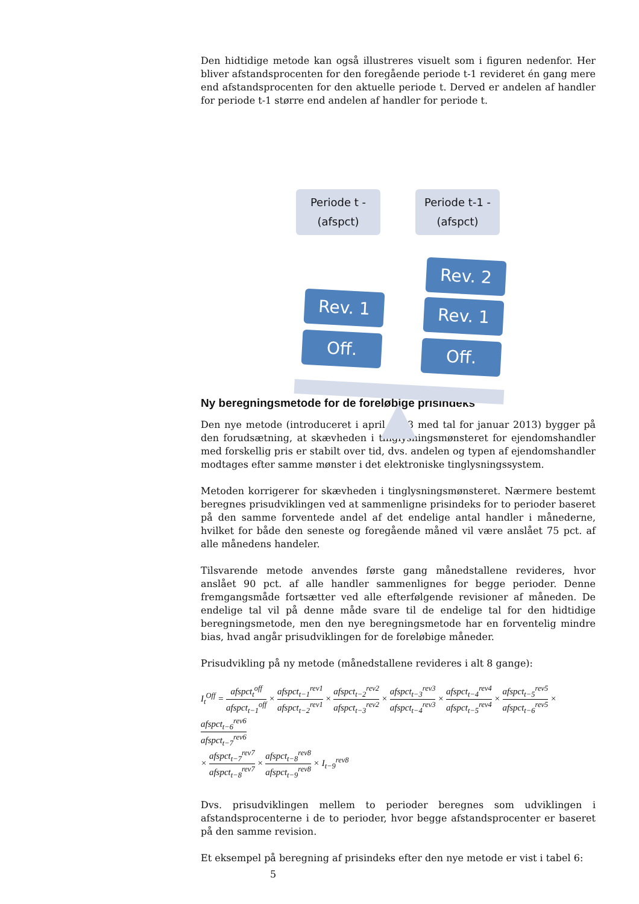Den hidtidige metode kan også illustreres visuelt som i figuren nedenfor. Her bliver afstandsprocenten for den foregående periode t-1 revideret én gang mere end afstandsprocenten for den aktuelle periode t. Derved er andelen af handler for periode t-1 større end andelen af handler for periode t.
Periode t -
(afspct)
Periode t-1 -
(afspct)
Rev. 1
Off.
Rev. 2
Rev. 1
Off.
Ny beregningsmetode for de foreløbige prisindeks
Den nye metode (introduceret i april 2013 med tal for januar 2013) bygger på den forudsætning, at skævheden i tinglysningsmønsteret for ejendomshandler med forskellig pris er stabilt over tid, dvs. andelen og typen af ejendomshandler modtages efter samme mønster i det elektroniske tinglysningssystem.
Metoden korrigerer for skævheden i tinglysningsmønsteret. Nærmere bestemt beregnes prisudviklingen ved at sammenligne prisindeks for to perioder baseret på den samme forventede andel af det endelige antal handler i månederne, hvilket for både den seneste og foregående måned vil være anslået 75 pct. af alle månedens handeler.
Tilsvarende metode anvendes første gang månedstallene revideres, hvor anslået 90 pct. af alle handler sammenlignes for begge perioder. Denne fremgangsmåde fortsætter ved alle efterfølgende revisioner af måneden. De endelige tal vil på denne måde svare til de endelige tal for den hidtidige beregningsmetode, men den nye beregningsmetode har en forventelig mindre bias, hvad angår prisudviklingen for de foreløbige måneder.
Prisudvikling på ny metode (månedstallene revideres i alt 8 gange):
I<sub>t</sub><sup>Off</sup> = afspct<sub>t</sub><sup>off</sup> afspct<sub>t−1</sub><sup>off</sup> × afspct<sub>t−1</sub><sup>rev1</sup> afspct<sub>t−2</sub><sup>rev1</sup> × afspct<sub>t−2</sub><sup>rev2</sup> afspct<sub>t−3</sub><sup>rev2</sup> × afspct<sub>t−3</sub><sup>rev3</sup> afspct<sub>t−4</sub><sup>rev3</sup> × afspct<sub>t−4</sub><sup>rev4</sup> afspct<sub>t−5</sub><sup>rev4</sup> × afspct<sub>t−5</sub><sup>rev5</sup> afspct<sub>t−6</sub><sup>rev5</sup> × afspct<sub>t−6</sub><sup>rev6</sup> afspct<sub>t−7</sub><sup>rev6</sup>
× afspct<sub>t−7</sub><sup>rev7</sup> afspct<sub>t−8</sub><sup>rev7</sup> × afspct<sub>t−8</sub><sup>rev8</sup> afspct<sub>t−9</sub><sup>rev8</sup> × I<sub>t−9</sub><sup>rev8</sup>
Dvs. prisudviklingen mellem to perioder beregnes som udviklingen i afstandsprocenterne i de to perioder, hvor begge afstandsprocenter er baseret på den samme revision.
Et eksempel på beregning af prisindeks efter den nye metode er vist i tabel 6:
5